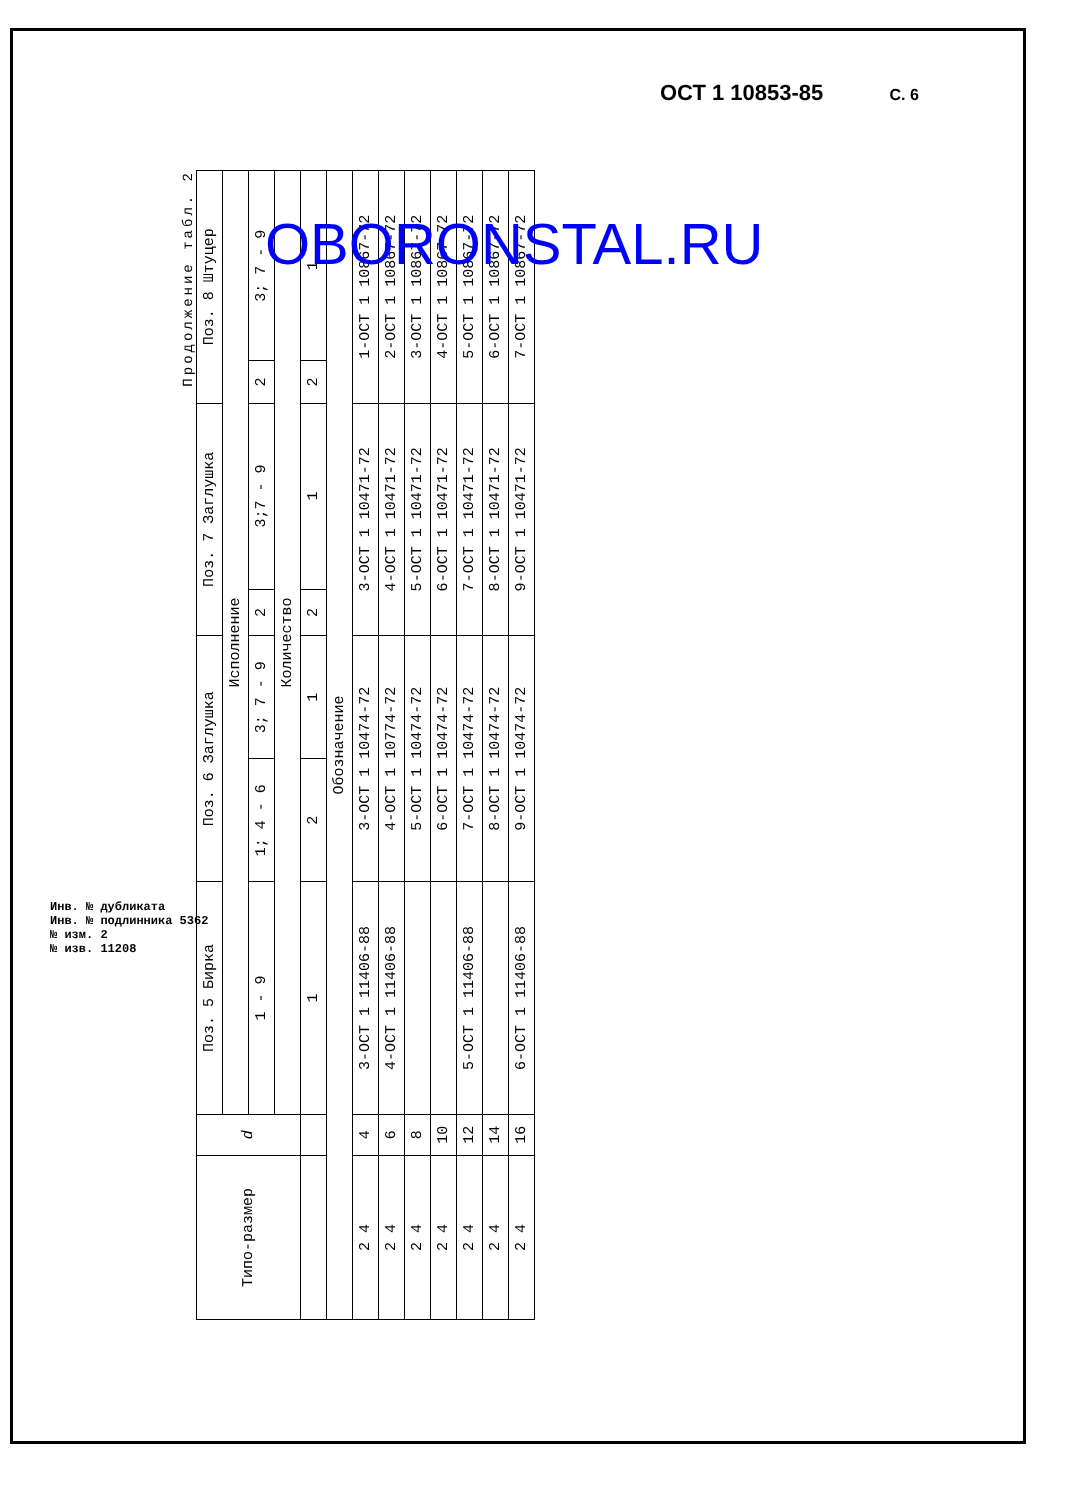ОСТ 1 10853-85 С. 6
Инв. № дубликата
Инв. № подлинника 5362
№ изм. 2
№ изв. 11208
Продолжение табл. 2
| Типо-размер | d | Поз. 5 Бирка | Поз. 6 Заглушка | | Поз. 7 Заглушка | | Поз. 8 Штуцер | |
| --- | --- | --- | --- | --- | --- | --- | --- | --- |
| | | Исполнение | | | | | | |
| | | 1 - 9 | 1; 4 - 6 | 3; 7 - 9 | 2 | 3;7 - 9 | 2 | 3; 7 - 9 |
| | | Количество | | | | | | |
| | | 1 | 2 | 1 | 2 | 1 | 2 | 1 |
| Обозначение | | | | | | | | |
| 2 4 | 4 | 3-ОСТ 1 11406-88 | 3-ОСТ 1 10474-72 | | 3-ОСТ 1 10471-72 | | 1-ОСТ 1 10867-72 | |
| 2 4 | 6 | 4-ОСТ 1 11406-88 | 4-ОСТ 1 10774-72 | | 4-ОСТ 1 10471-72 | | 2-ОСТ 1 10867-72 | |
| 2 4 | 8 | | 5-ОСТ 1 10474-72 | | 5-ОСТ 1 10471-72 | | 3-ОСТ 1 10867-72 | |
| 2 4 | 10 | | 6-ОСТ 1 10474-72 | | 6-ОСТ 1 10471-72 | | 4-ОСТ 1 10867-72 | |
| 2 4 | 12 | 5-ОСТ 1 11406-88 | 7-ОСТ 1 10474-72 | | 7-ОСТ 1 10471-72 | | 5-ОСТ 1 10867-72 | |
| 2 4 | 14 | | 8-ОСТ 1 10474-72 | | 8-ОСТ 1 10471-72 | | 6-ОСТ 1 10867-72 | |
| 2 4 | 16 | 6-ОСТ 1 11406-88 | 9-ОСТ 1 10474-72 | | 9-ОСТ 1 10471-72 | | 7-ОСТ 1 10867-72 | |
OBORONSTAL.RU